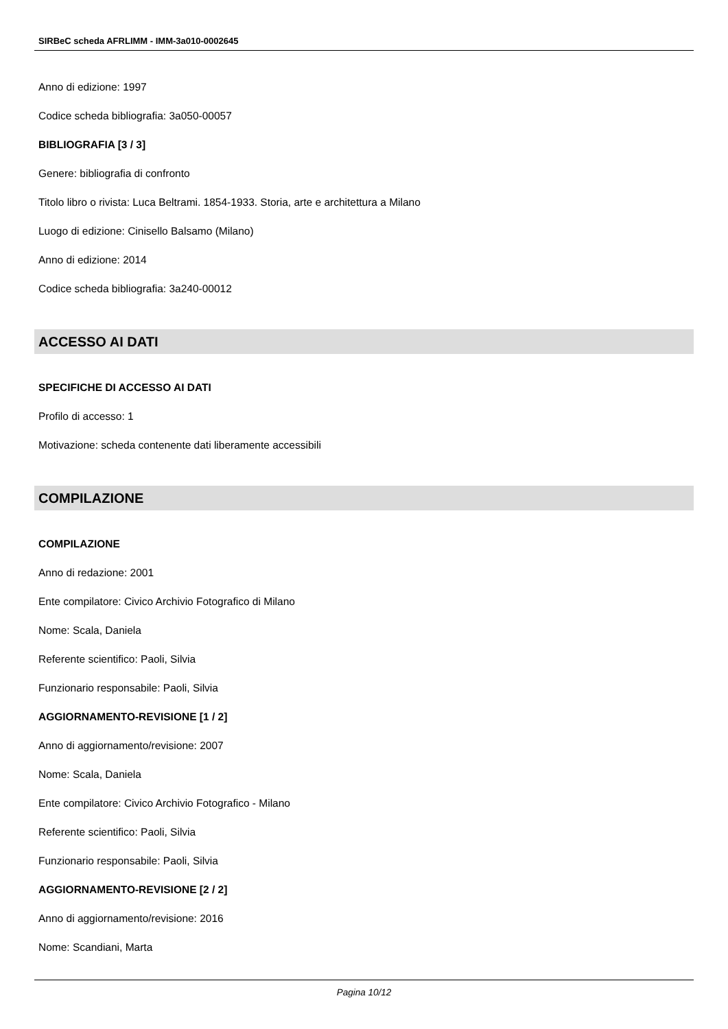SIRBeC scheda AFRLIMM - IMM-3a010-0002645
Anno di edizione: 1997
Codice scheda bibliografia: 3a050-00057
BIBLIOGRAFIA [3 / 3]
Genere: bibliografia di confronto
Titolo libro o rivista: Luca Beltrami. 1854-1933. Storia, arte e architettura a Milano
Luogo di edizione: Cinisello Balsamo (Milano)
Anno di edizione: 2014
Codice scheda bibliografia: 3a240-00012
ACCESSO AI DATI
SPECIFICHE DI ACCESSO AI DATI
Profilo di accesso: 1
Motivazione: scheda contenente dati liberamente accessibili
COMPILAZIONE
COMPILAZIONE
Anno di redazione: 2001
Ente compilatore: Civico Archivio Fotografico di Milano
Nome: Scala, Daniela
Referente scientifico: Paoli, Silvia
Funzionario responsabile: Paoli, Silvia
AGGIORNAMENTO-REVISIONE [1 / 2]
Anno di aggiornamento/revisione: 2007
Nome: Scala, Daniela
Ente compilatore: Civico Archivio Fotografico - Milano
Referente scientifico: Paoli, Silvia
Funzionario responsabile: Paoli, Silvia
AGGIORNAMENTO-REVISIONE [2 / 2]
Anno di aggiornamento/revisione: 2016
Nome: Scandiani, Marta
Pagina 10/12